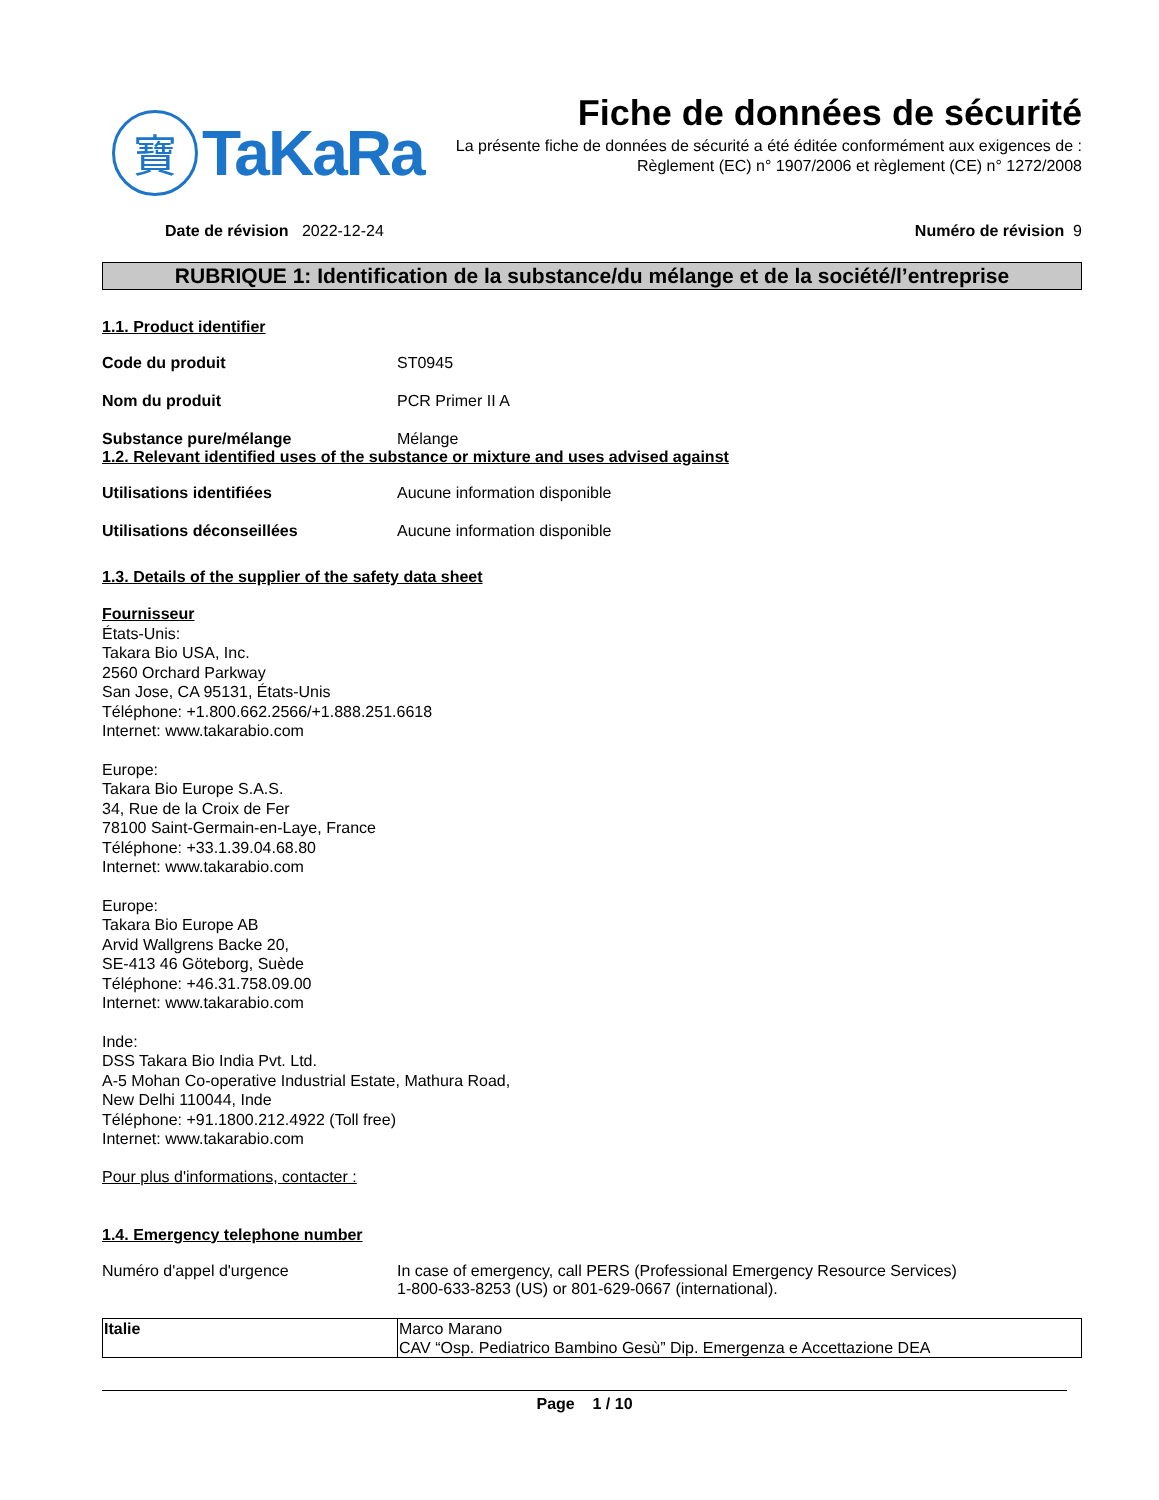寶
TaKaRa
Fiche de données de sécurité
La présente fiche de données de sécurité a été éditée conformément aux exigences de :
Règlement (EC) n° 1907/2006 et règlement (CE) n° 1272/2008
Date de révision 2022-12-24 Numéro de révision 9
RUBRIQUE 1: Identification de la substance/du mélange et de la société/l’entreprise
1.1. Product identifier
Code du produit ST0945
Nom du produit PCR Primer II A
Substance pure/mélange Mélange
1.2. Relevant identified uses of the substance or mixture and uses advised against
Utilisations identifiées Aucune information disponible
Utilisations déconseillées Aucune information disponible
1.3. Details of the supplier of the safety data sheet
Fournisseur
États-Unis:
Takara Bio USA, Inc.
2560 Orchard Parkway
San Jose, CA 95131, États-Unis
Téléphone: +1.800.662.2566/+1.888.251.6618
Internet: www.takarabio.com
Europe:
Takara Bio Europe S.A.S.
34, Rue de la Croix de Fer
78100 Saint-Germain-en-Laye, France
Téléphone: +33.1.39.04.68.80
Internet: www.takarabio.com
Europe:
Takara Bio Europe AB
Arvid Wallgrens Backe 20,
SE-413 46 Göteborg, Suède
Téléphone: +46.31.758.09.00
Internet: www.takarabio.com
Inde:
DSS Takara Bio India Pvt. Ltd.
A-5 Mohan Co-operative Industrial Estate, Mathura Road,
New Delhi 110044, Inde
Téléphone: +91.1800.212.4922 (Toll free)
Internet: www.takarabio.com
Pour plus d'informations, contacter :
1.4. Emergency telephone number
Numéro d'appel d'urgence In case of emergency, call PERS (Professional Emergency Resource Services)
1-800-633-8253 (US) or 801-629-0667 (international).
| Italie | Marco Marano CAV “Osp. Pediatrico Bambino Gesù” Dip. Emergenza e Accettazione DEA |
Page 1 / 10